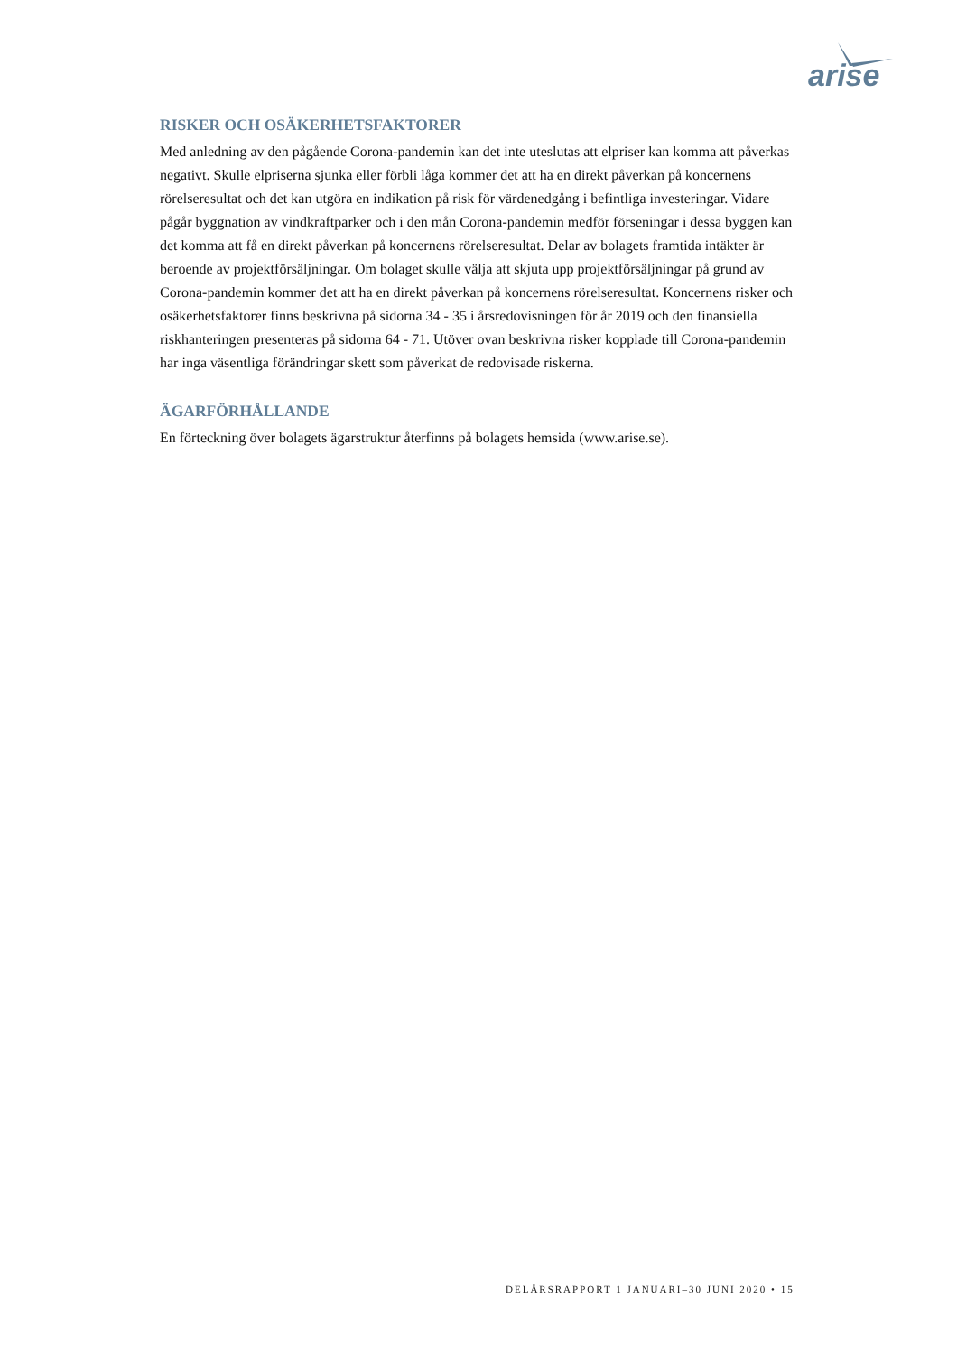arise
RISKER OCH OSÄKERHETSFAKTORER
Med anledning av den pågående Corona-pandemin kan det inte uteslutas att elpriser kan komma att påverkas negativt. Skulle elpriserna sjunka eller förbli låga kommer det att ha en direkt påverkan på koncernens rörelseresultat och det kan utgöra en indikation på risk för värdenedgång i befintliga investeringar. Vidare pågår byggnation av vindkraftparker och i den mån Corona-pandemin medför förseningar i dessa byggen kan det komma att få en direkt påverkan på koncernens rörelseresultat. Delar av bolagets framtida intäkter är beroende av projektförsäljningar. Om bolaget skulle välja att skjuta upp projektförsäljningar på grund av Corona-pandemin kommer det att ha en direkt påverkan på koncernens rörelseresultat. Koncernens risker och osäkerhetsfaktorer finns beskrivna på sidorna 34 - 35 i årsredovisningen för år 2019 och den finansiella riskhanteringen presenteras på sidorna 64 - 71. Utöver ovan beskrivna risker kopplade till Corona-pandemin har inga väsentliga förändringar skett som påverkat de redovisade riskerna.
ÄGARFÖRHÅLLANDE
En förteckning över bolagets ägarstruktur återfinns på bolagets hemsida (www.arise.se).
DELÅRSRAPPORT 1 JANUARI–30 JUNI 2020 • 15